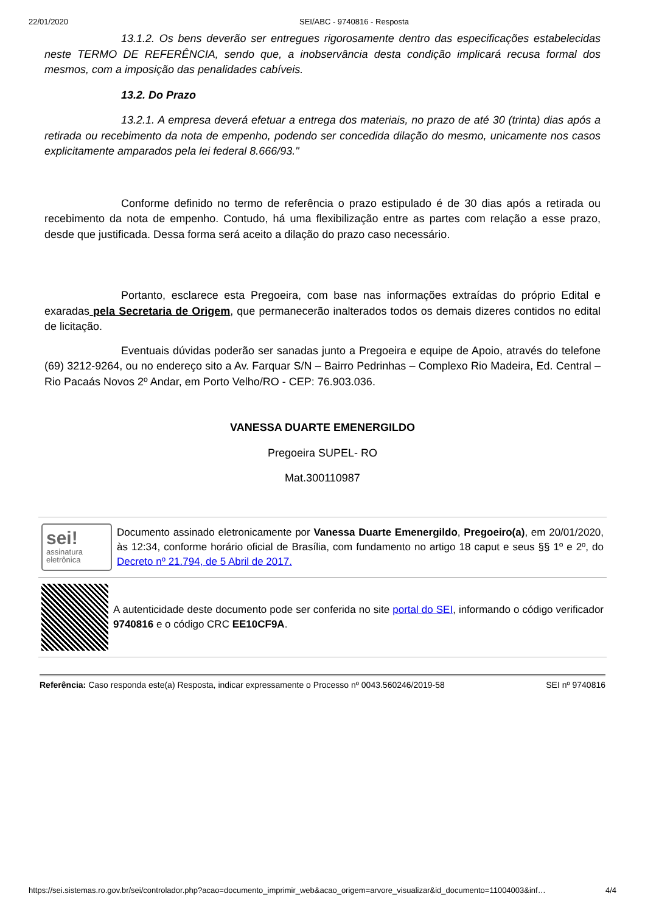22/01/2020 SEI/ABC - 9740816 - Resposta
13.1.2. Os bens deverão ser entregues rigorosamente dentro das especificações estabelecidas neste TERMO DE REFERÊNCIA, sendo que, a inobservância desta condição implicará recusa formal dos mesmos, com a imposição das penalidades cabíveis.
13.2. Do Prazo
13.2.1. A empresa deverá efetuar a entrega dos materiais, no prazo de até 30 (trinta) dias após a retirada ou recebimento da nota de empenho, podendo ser concedida dilação do mesmo, unicamente nos casos explicitamente amparados pela lei federal 8.666/93."
Conforme definido no termo de referência o prazo estipulado é de 30 dias após a retirada ou recebimento da nota de empenho. Contudo, há uma flexibilização entre as partes com relação a esse prazo, desde que justificada. Dessa forma será aceito a dilação do prazo caso necessário.
Portanto, esclarece esta Pregoeira, com base nas informações extraídas do próprio Edital e exaradas pela Secretaria de Origem, que permanecerão inalterados todos os demais dizeres contidos no edital de licitação.
Eventuais dúvidas poderão ser sanadas junto a Pregoeira e equipe de Apoio, através do telefone (69) 3212-9264, ou no endereço sito a Av. Farquar S/N – Bairro Pedrinhas – Complexo Rio Madeira, Ed. Central – Rio Pacaás Novos 2º Andar, em Porto Velho/RO - CEP: 76.903.036.
VANESSA DUARTE EMENERGILDO
Pregoeira SUPEL- RO
Mat.300110987
sei!
assinatura
eletrônica
Documento assinado eletronicamente por Vanessa Duarte Emenergildo, Pregoeiro(a), em 20/01/2020, às 12:34, conforme horário oficial de Brasília, com fundamento no artigo 18 caput e seus §§ 1º e 2º, do Decreto nº 21.794, de 5 Abril de 2017.
A autenticidade deste documento pode ser conferida no site portal do SEI, informando o código verificador 9740816 e o código CRC EE10CF9A.
Referência: Caso responda este(a) Resposta, indicar expressamente o Processo nº 0043.560246/2019-58 SEI nº 9740816
https://sei.sistemas.ro.gov.br/sei/controlador.php?acao=documento_imprimir_web&acao_origem=arvore_visualizar&id_documento=11004003&inf… 4/4